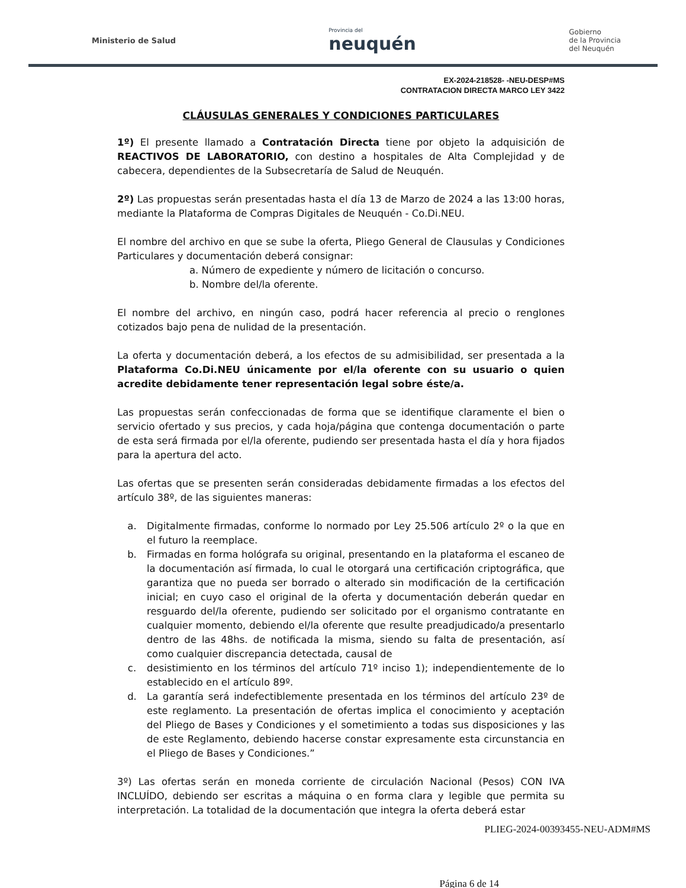Ministerio de Salud
Provincia del
neuquén
Gobierno
de la Provincia
del Neuquén
EX-2024-218528- -NEU-DESP#MS
CONTRATACION DIRECTA MARCO LEY 3422
CLÁUSULAS GENERALES Y CONDICIONES PARTICULARES
1º) El presente llamado a Contratación Directa tiene por objeto la adquisición de REACTIVOS DE LABORATORIO, con destino a hospitales de Alta Complejidad y de cabecera, dependientes de la Subsecretaría de Salud de Neuquén.
2º) Las propuestas serán presentadas hasta el día 13 de Marzo de 2024 a las 13:00 horas, mediante la Plataforma de Compras Digitales de Neuquén - Co.Di.NEU.
El nombre del archivo en que se sube la oferta, Pliego General de Clausulas y Condiciones Particulares y documentación deberá consignar:
a. Número de expediente y número de licitación o concurso.
b. Nombre del/la oferente.
El nombre del archivo, en ningún caso, podrá hacer referencia al precio o renglones cotizados bajo pena de nulidad de la presentación.
La oferta y documentación deberá, a los efectos de su admisibilidad, ser presentada a la Plataforma Co.Di.NEU únicamente por el/la oferente con su usuario o quien acredite debidamente tener representación legal sobre éste/a.
Las propuestas serán confeccionadas de forma que se identifique claramente el bien o servicio ofertado y sus precios, y cada hoja/página que contenga documentación o parte de esta será firmada por el/la oferente, pudiendo ser presentada hasta el día y hora fijados para la apertura del acto.
Las ofertas que se presenten serán consideradas debidamente firmadas a los efectos del artículo 38º, de las siguientes maneras:
a. Digitalmente firmadas, conforme lo normado por Ley 25.506 artículo 2º o la que en el futuro la reemplace.
b. Firmadas en forma hológrafa su original, presentando en la plataforma el escaneo de la documentación así firmada, lo cual le otorgará una certificación criptográfica, que garantiza que no pueda ser borrado o alterado sin modificación de la certificación inicial; en cuyo caso el original de la oferta y documentación deberán quedar en resguardo del/la oferente, pudiendo ser solicitado por el organismo contratante en cualquier momento, debiendo el/la oferente que resulte preadjudicado/a presentarlo dentro de las 48hs. de notificada la misma, siendo su falta de presentación, así como cualquier discrepancia detectada, causal de
c. desistimiento en los términos del artículo 71º inciso 1); independientemente de lo establecido en el artículo 89º.
d. La garantía será indefectiblemente presentada en los términos del artículo 23º de este reglamento. La presentación de ofertas implica el conocimiento y aceptación del Pliego de Bases y Condiciones y el sometimiento a todas sus disposiciones y las de este Reglamento, debiendo hacerse constar expresamente esta circunstancia en el Pliego de Bases y Condiciones.”
3º) Las ofertas serán en moneda corriente de circulación Nacional (Pesos) CON IVA INCLUÍDO, debiendo ser escritas a máquina o en forma clara y legible que permita su interpretación. La totalidad de la documentación que integra la oferta deberá estar
PLIEG-2024-00393455-NEU-ADM#MS
Página 6 de 14